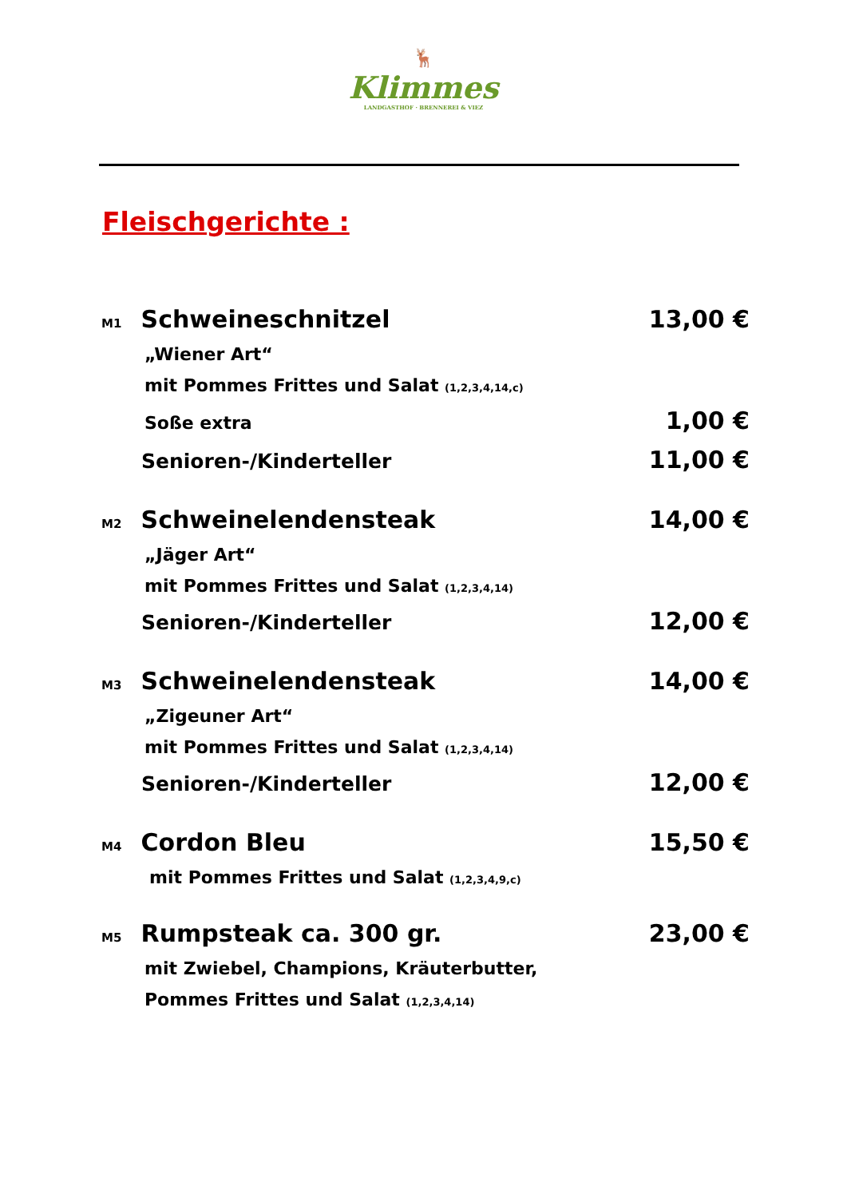🦌
Klimmes
LANDGASTHOF · BRENNEREI & VIEZ
Fleischgerichte :
M1 Schweineschnitzel 13,00 €
„Wiener Art“
mit Pommes Frittes und Salat (1,2,3,4,14,c)
Soße extra 1,00 €
Senioren-/Kinderteller 11,00 €
M2 Schweinelendensteak 14,00 €
„Jäger Art“
mit Pommes Frittes und Salat (1,2,3,4,14)
Senioren-/Kinderteller 12,00 €
M3 Schweinelendensteak 14,00 €
„Zigeuner Art“
mit Pommes Frittes und Salat (1,2,3,4,14)
Senioren-/Kinderteller 12,00 €
M4 Cordon Bleu 15,50 €
mit Pommes Frittes und Salat (1,2,3,4,9,c)
M5 Rumpsteak ca. 300 gr. 23,00 €
mit Zwiebel, Champions, Kräuterbutter,
Pommes Frittes und Salat (1,2,3,4,14)